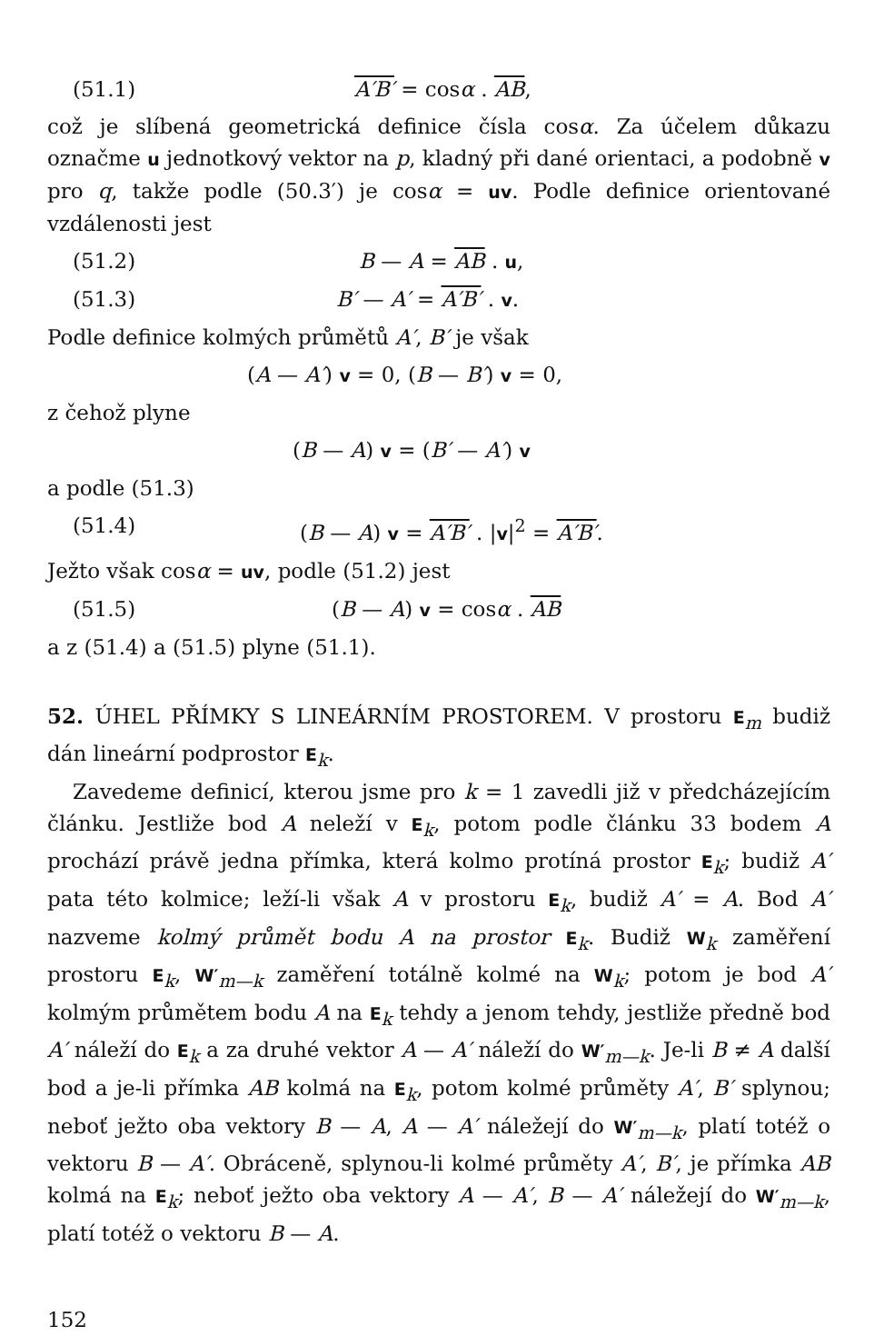(51.1) A′B′ = cosα . AB,
což je slíbená geometrická definice čísla cosα. Za účelem důkazu označme u jednotkový vektor na p, kladný při dané orientaci, a podobně v pro q, takže podle (50.3′) je cosα = uv. Podle definice orientované vzdálenosti jest
(51.2) B — A = AB . u,
(51.3) B′ — A′ = A′B′ . v.
Podle definice kolmých průmětů A′, B′ je však
(A — A′) v = 0, (B — B′) v = 0,
z čehož plyne
(B — A) v = (B′ — A′) v
a podle (51.3)
(51.4) (B — A) v = A′B′ . |v|<sup>2</sup> = A′B′.
Ježto však cosα = uv, podle (51.2) jest
(51.5) (B — A) v = cosα . AB
a z (51.4) a (51.5) plyne (51.1).
52. ÚHEL PŘÍMKY S LINEÁRNÍM PROSTOREM. V prostoru E<sub>m</sub> budiž dán lineární podprostor E<sub>k</sub>.
Zavedeme definicí, kterou jsme pro k = 1 zavedli již v předcházejícím článku. Jestliže bod A neleží v E<sub>k</sub>, potom podle článku 33 bodem A prochází právě jedna přímka, která kolmo protíná prostor E<sub>k</sub>; budiž A′ pata této kolmice; leží-li však A v prostoru E<sub>k</sub>, budiž A′ = A. Bod A′ nazveme kolmý průmět bodu A na prostor E<sub>k</sub>. Budiž W<sub>k</sub> zaměření prostoru E<sub>k</sub>, W′<sub>m—k</sub> zaměření totálně kolmé na W<sub>k</sub>; potom je bod A′ kolmým průmětem bodu A na E<sub>k</sub> tehdy a jenom tehdy, jestliže předně bod A′ náleží do E<sub>k</sub> a za druhé vektor A — A′ náleží do W′<sub>m—k</sub>. Je-li B ≠ A další bod a je-li přímka AB kolmá na E<sub>k</sub>, potom kolmé průměty A′, B′ splynou; neboť ježto oba vektory B — A, A — A′ náležejí do W′<sub>m—k</sub>, platí totéž o vektoru B — A′. Obráceně, splynou-li kolmé průměty A′, B′, je přímka AB kolmá na E<sub>k</sub>; neboť ježto oba vektory A — A′, B — A′ náležejí do W′<sub>m—k</sub>, platí totéž o vektoru B — A.
152